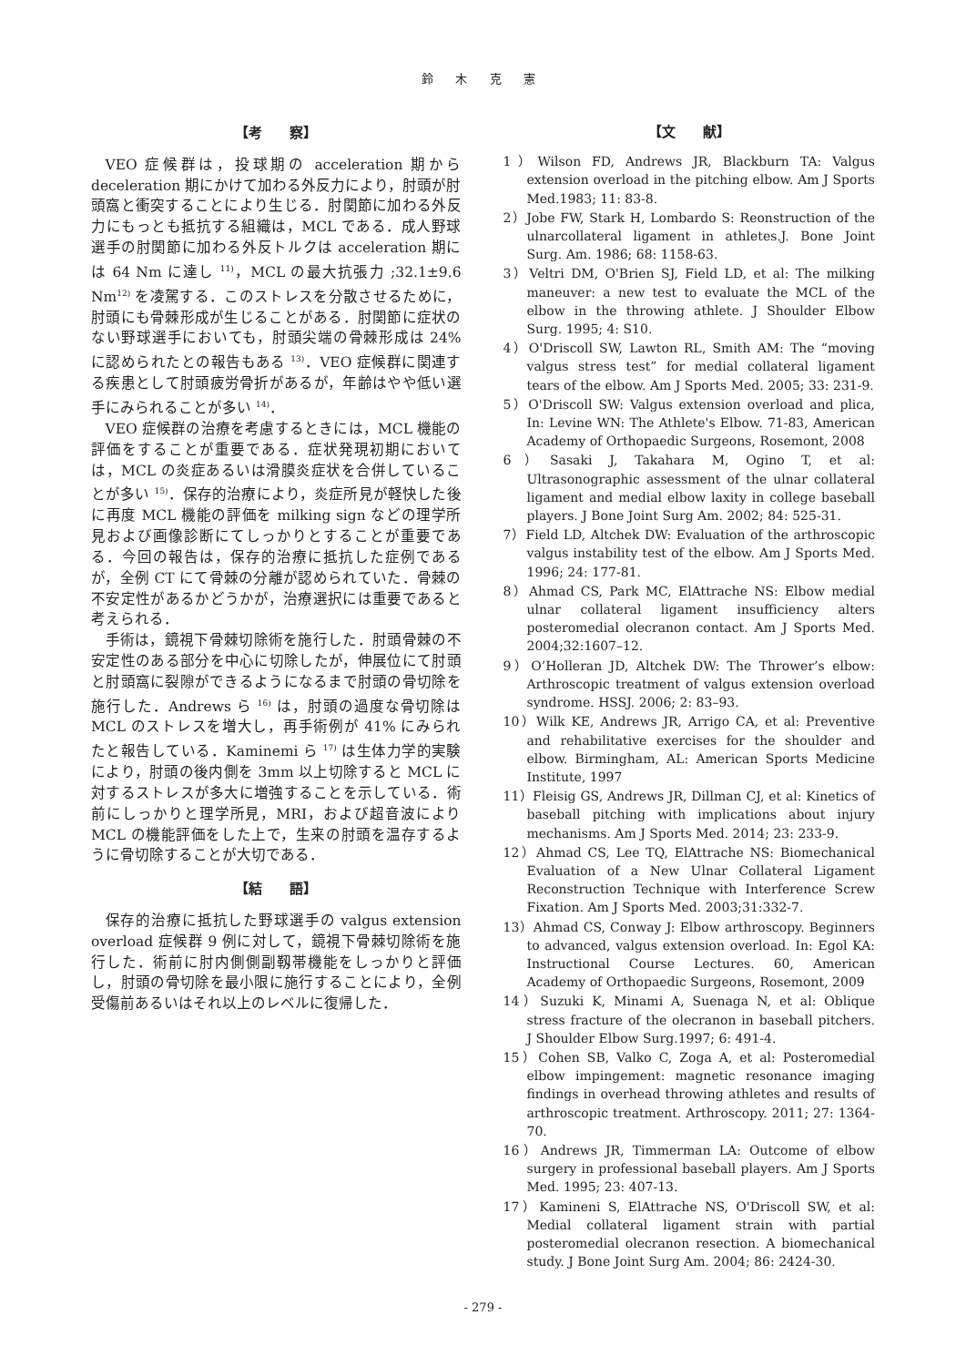鈴 木 克 憲
【考　　察】
VEO 症候群は，投球期の acceleration 期から deceleration 期にかけて加わる外反力により，肘頭が肘頭窩と衝突することにより生じる．肘関節に加わる外反力にもっとも抵抗する組織は，MCL である．成人野球選手の肘関節に加わる外反トルクは acceleration 期には 64 Nm に達し <sup>11)</sup>，MCL の最大抗張力 ;32.1±9.6 Nm<sup>12)</sup> を凌駕する．このストレスを分散させるために，肘頭にも骨棘形成が生じることがある．肘関節に症状のない野球選手においても，肘頭尖端の骨棘形成は 24% に認められたとの報告もある <sup>13)</sup>．VEO 症候群に関連する疾患として肘頭疲労骨折があるが，年齢はやや低い選手にみられることが多い <sup>14)</sup>．
VEO 症候群の治療を考慮するときには，MCL 機能の評価をすることが重要である．症状発現初期においては，MCL の炎症あるいは滑膜炎症状を合併していることが多い <sup>15)</sup>．保存的治療により，炎症所見が軽快した後に再度 MCL 機能の評価を milking sign などの理学所見および画像診断にてしっかりとすることが重要である．今回の報告は，保存的治療に抵抗した症例であるが，全例 CT にて骨棘の分離が認められていた．骨棘の不安定性があるかどうかが，治療選択には重要であると考えられる．
手術は，鏡視下骨棘切除術を施行した．肘頭骨棘の不安定性のある部分を中心に切除したが，伸展位にて肘頭と肘頭窩に裂隙ができるようになるまで肘頭の骨切除を施行した．Andrews ら <sup>16)</sup> は，肘頭の過度な骨切除は MCL のストレスを増大し，再手術例が 41% にみられたと報告している．Kaminemi ら <sup>17)</sup> は生体力学的実験により，肘頭の後内側を 3mm 以上切除すると MCL に対するストレスが多大に増強することを示している．術前にしっかりと理学所見，MRI，および超音波により MCL の機能評価をした上で，生来の肘頭を温存するように骨切除することが大切である．
【結　　語】
保存的治療に抵抗した野球選手の valgus extension overload 症候群 9 例に対して，鏡視下骨棘切除術を施行した．術前に肘内側側副靱帯機能をしっかりと評価し，肘頭の骨切除を最小限に施行することにより，全例受傷前あるいはそれ以上のレベルに復帰した．
【文　　献】
1）Wilson FD, Andrews JR, Blackburn TA: Valgus extension overload in the pitching elbow. Am J Sports Med.1983; 11: 83-8.
2）Jobe FW, Stark H, Lombardo S: Reonstruction of the ulnarcollateral ligament in athletes.J. Bone Joint Surg. Am. 1986; 68: 1158-63.
3）Veltri DM, O'Brien SJ, Field LD, et al: The milking maneuver: a new test to evaluate the MCL of the elbow in the throwing athlete. J Shoulder Elbow Surg. 1995; 4: S10.
4）O'Driscoll SW, Lawton RL, Smith AM: The “moving valgus stress test” for medial collateral ligament tears of the elbow. Am J Sports Med. 2005; 33: 231-9.
5）O'Driscoll SW: Valgus extension overload and plica, In: Levine WN: The Athlete's Elbow. 71-83, American Academy of Orthopaedic Surgeons, Rosemont, 2008
6）Sasaki J, Takahara M, Ogino T, et al: Ultrasonographic assessment of the ulnar collateral ligament and medial elbow laxity in college baseball players. J Bone Joint Surg Am. 2002; 84: 525-31.
7）Field LD, Altchek DW: Evaluation of the arthroscopic valgus instability test of the elbow. Am J Sports Med. 1996; 24: 177-81.
8）Ahmad CS, Park MC, ElAttrache NS: Elbow medial ulnar collateral ligament insufficiency alters posteromedial olecranon contact. Am J Sports Med. 2004;32:1607–12.
9）O’Holleran JD, Altchek DW: The Thrower’s elbow: Arthroscopic treatment of valgus extension overload syndrome. HSSJ. 2006; 2: 83–93.
10）Wilk KE, Andrews JR, Arrigo CA, et al: Preventive and rehabilitative exercises for the shoulder and elbow. Birmingham, AL: American Sports Medicine Institute, 1997
11）Fleisig GS, Andrews JR, Dillman CJ, et al: Kinetics of baseball pitching with implications about injury mechanisms. Am J Sports Med. 2014; 23: 233-9.
12）Ahmad CS, Lee TQ, ElAttrache NS: Biomechanical Evaluation of a New Ulnar Collateral Ligament Reconstruction Technique with Interference Screw Fixation. Am J Sports Med. 2003;31:332-7.
13）Ahmad CS, Conway J: Elbow arthroscopy. Beginners to advanced, valgus extension overload. In: Egol KA: Instructional Course Lectures. 60, American Academy of Orthopaedic Surgeons, Rosemont, 2009
14）Suzuki K, Minami A, Suenaga N, et al: Oblique stress fracture of the olecranon in baseball pitchers. J Shoulder Elbow Surg.1997; 6: 491-4.
15）Cohen SB, Valko C, Zoga A, et al: Posteromedial elbow impingement: magnetic resonance imaging findings in overhead throwing athletes and results of arthroscopic treatment. Arthroscopy. 2011; 27: 1364-70.
16）Andrews JR, Timmerman LA: Outcome of elbow surgery in professional baseball players. Am J Sports Med. 1995; 23: 407-13.
17）Kamineni S, ElAttrache NS, O'Driscoll SW, et al: Medial collateral ligament strain with partial posteromedial olecranon resection. A biomechanical study. J Bone Joint Surg Am. 2004; 86: 2424-30.
- 279 -